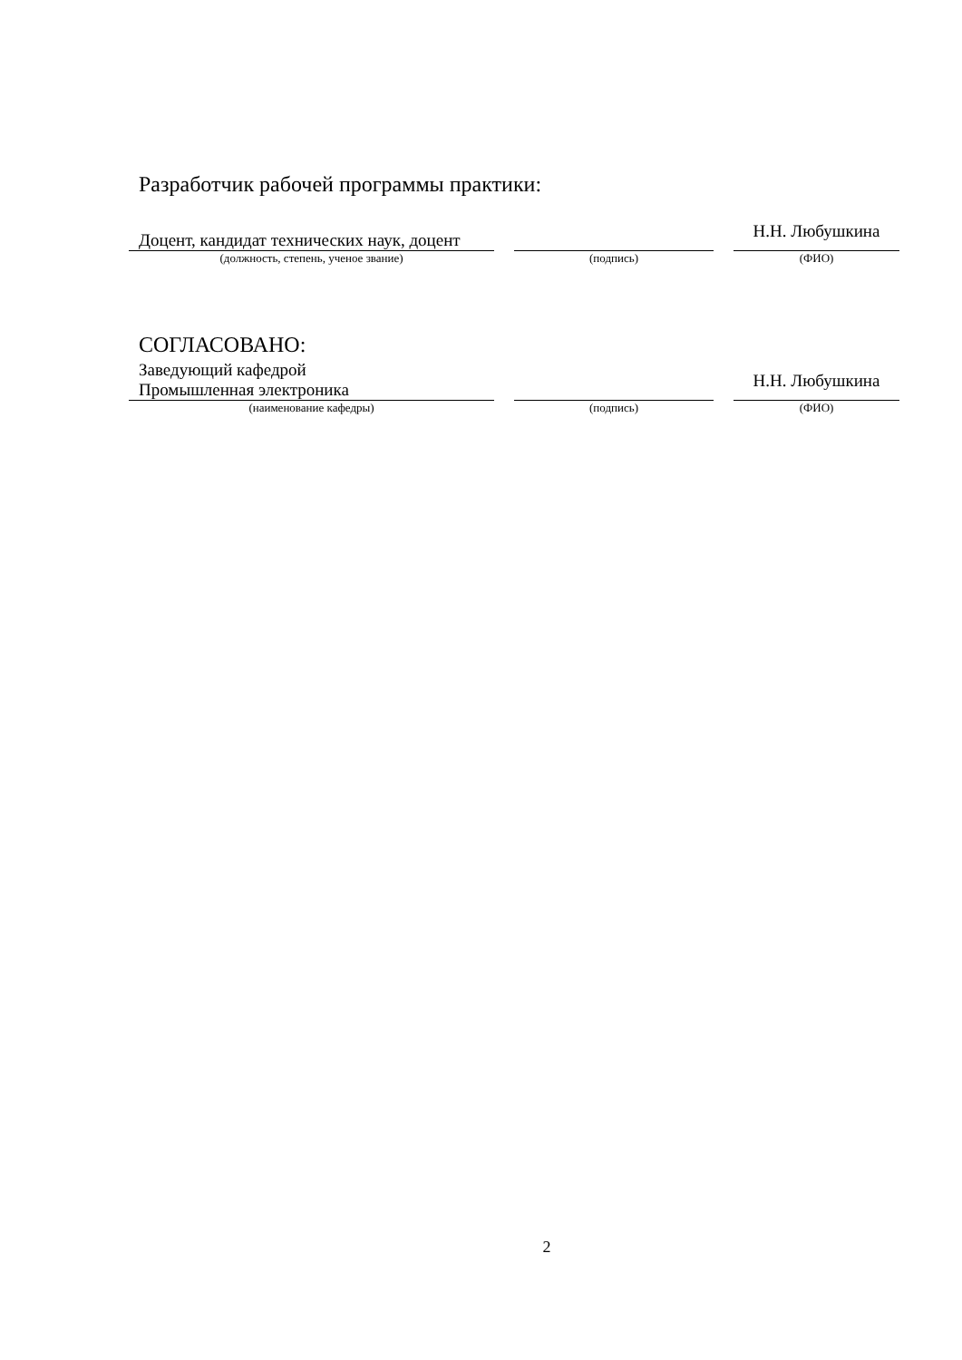Разработчик рабочей программы практики:
| Доцент, кандидат технических наук, доцент | | | | Н.Н. Любушкина |
| (должность, степень, ученое звание) | | (подпись) | | (ФИО) |
СОГЛАСОВАНО:
| Заведующий кафедрой Промышленная электроника | | | | Н.Н. Любушкина |
| (наименование кафедры) | | (подпись) | | (ФИО) |
2